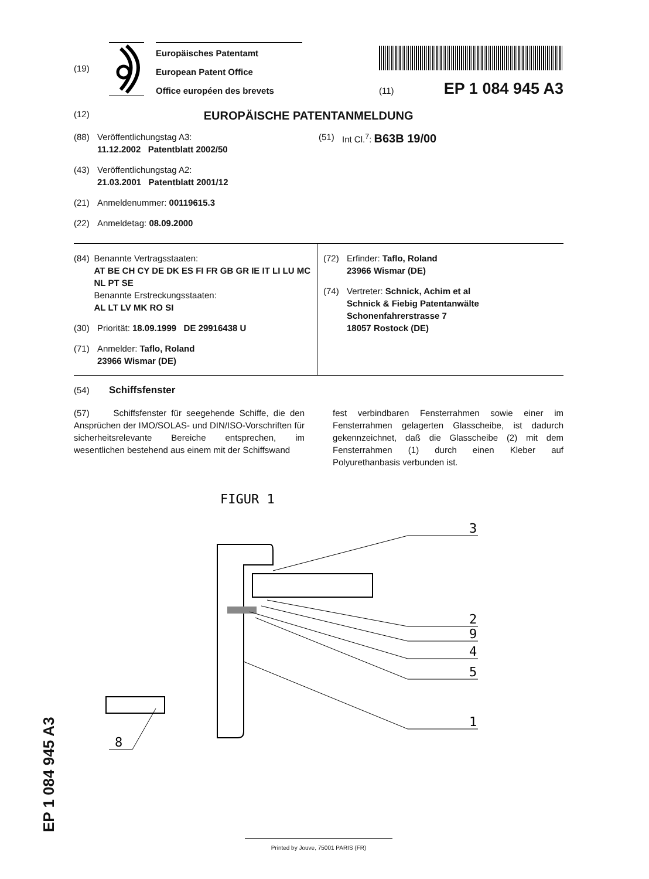(19)
Europäisches Patentamt
European Patent Office
Office européen des brevets
(11) EP 1 084 945 A3
(12) EUROPÄISCHE PATENTANMELDUNG
(88) Veröffentlichungstag A3:
11.12.2002 Patentblatt 2002/50
(43) Veröffentlichungstag A2:
21.03.2001 Patentblatt 2001/12
(21) Anmeldenummer: 00119615.3
(22) Anmeldetag: 08.09.2000
(51) Int Cl.<sup>7</sup>: B63B 19/00
(84) Benannte Vertragsstaaten:
AT BE CH CY DE DK ES FI FR GB GR IE IT LI LU MC NL PT SE
Benannte Erstreckungsstaaten:
AL LT LV MK RO SI
(30) Priorität: 18.09.1999 DE 29916438 U
(71) Anmelder: Taflo, Roland
23966 Wismar (DE)
(72) Erfinder: Taflo, Roland
23966 Wismar (DE)
(74) Vertreter: Schnick, Achim et al
Schnick & Fiebig Patentanwälte
Schonenfahrerstrasse 7
18057 Rostock (DE)
(54) Schiffsfenster
(57) Schiffsfenster für seegehende Schiffe, die den Ansprüchen der IMO/SOLAS- und DIN/ISO-Vorschriften für sicherheitsrelevante Bereiche entsprechen, im wesentlichen bestehend aus einem mit der Schiffswand
fest verbindbaren Fensterrahmen sowie einer im Fensterrahmen gelagerten Glasscheibe, ist dadurch gekennzeichnet, daß die Glasscheibe (2) mit dem Fensterrahmen (1) durch einen Kleber auf Polyurethanbasis verbunden ist.
FIGUR 1
3
2
9
4
5
1
8
EP 1 084 945 A3 Printed by Jouve, 75001 PARIS (FR)